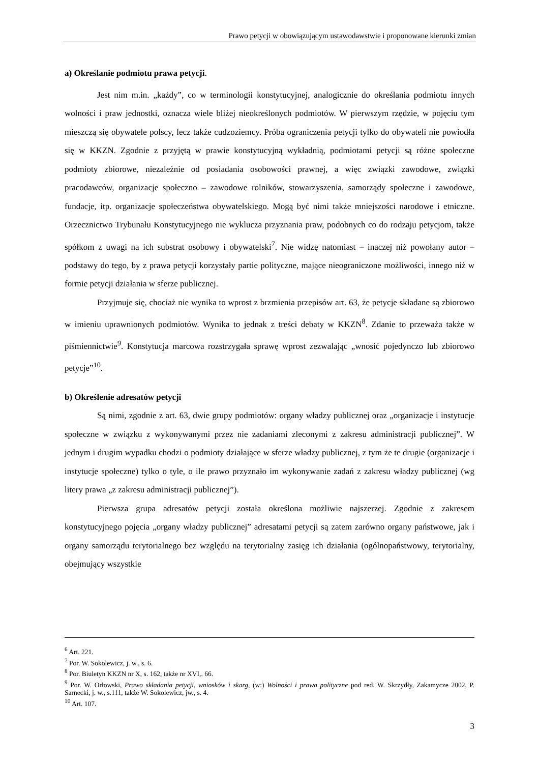Prawo petycji w obowiązującym ustawodawstwie i proponowane kierunki zmian
a) Określanie podmiotu prawa petycji.
Jest nim m.in. „każdy”, co w terminologii konstytucyjnej, analogicznie do określania podmiotu innych wolności i praw jednostki, oznacza wiele bliżej nieokreślonych podmiotów. W pierwszym rzędzie, w pojęciu tym mieszczą się obywatele polscy, lecz także cudzoziemcy. Próba ograniczenia petycji tylko do obywateli nie powiodła się w KKZN. Zgodnie z przyjętą w prawie konstytucyjną wykładnią, podmiotami petycji są różne społeczne podmioty zbiorowe, niezależnie od posiadania osobowości prawnej, a więc związki zawodowe, związki pracodawców, organizacje społeczno – zawodowe rolników, stowarzyszenia, samorządy społeczne i zawodowe, fundacje, itp. organizacje społeczeństwa obywatelskiego. Mogą być nimi także mniejszości narodowe i etniczne. Orzecznictwo Trybunału Konstytucyjnego nie wyklucza przyznania praw, podobnych co do rodzaju petycjom, także spółkom z uwagi na ich substrat osobowy i obywatelski<sup>7</sup>. Nie widzę natomiast – inaczej niż powołany autor – podstawy do tego, by z prawa petycji korzystały partie polityczne, mające nieograniczone możliwości, innego niż w formie petycji działania w sferze publicznej.
Przyjmuje się, chociaż nie wynika to wprost z brzmienia przepisów art. 63, że petycje składane są zbiorowo w imieniu uprawnionych podmiotów. Wynika to jednak z treści debaty w KKZN<sup>8</sup>. Zdanie to przeważa także w piśmiennictwie<sup>9</sup>. Konstytucja marcowa rozstrzygała sprawę wprost zezwalając „wnosić pojedynczo lub zbiorowo petycje”<sup>10</sup>.
b) Określenie adresatów petycji
Są nimi, zgodnie z art. 63, dwie grupy podmiotów: organy władzy publicznej oraz „organizacje i instytucje społeczne w związku z wykonywanymi przez nie zadaniami zleconymi z zakresu administracji publicznej”. W jednym i drugim wypadku chodzi o podmioty działające w sferze władzy publicznej, z tym że te drugie (organizacje i instytucje społeczne) tylko o tyle, o ile prawo przyznało im wykonywanie zadań z zakresu władzy publicznej (wg litery prawa „z zakresu administracji publicznej”).
Pierwsza grupa adresatów petycji została określona możliwie najszerzej. Zgodnie z zakresem konstytucyjnego pojęcia „organy władzy publicznej” adresatami petycji są zatem zarówno organy państwowe, jak i organy samorządu terytorialnego bez względu na terytorialny zasięg ich działania (ogólnopaństwowy, terytorialny, obejmujący wszystkie
<sup>6</sup> Art. 221.
<sup>7</sup> Por. W. Sokolewicz, j. w., s. 6.
<sup>8</sup> Por. Biuletyn KKZN nr X, s. 162, także nr XVI,. 66.
<sup>9</sup> Por. W. Orłowski, Prawo składania petycji, wniosków i skarg, (w:) Wolności i prawa polityczne pod red. W. Skrzydły, Zakamycze 2002, P. Sarnecki, j. w., s.111, także W. Sokolewicz, jw., s. 4.
<sup>10</sup> Art. 107.
3